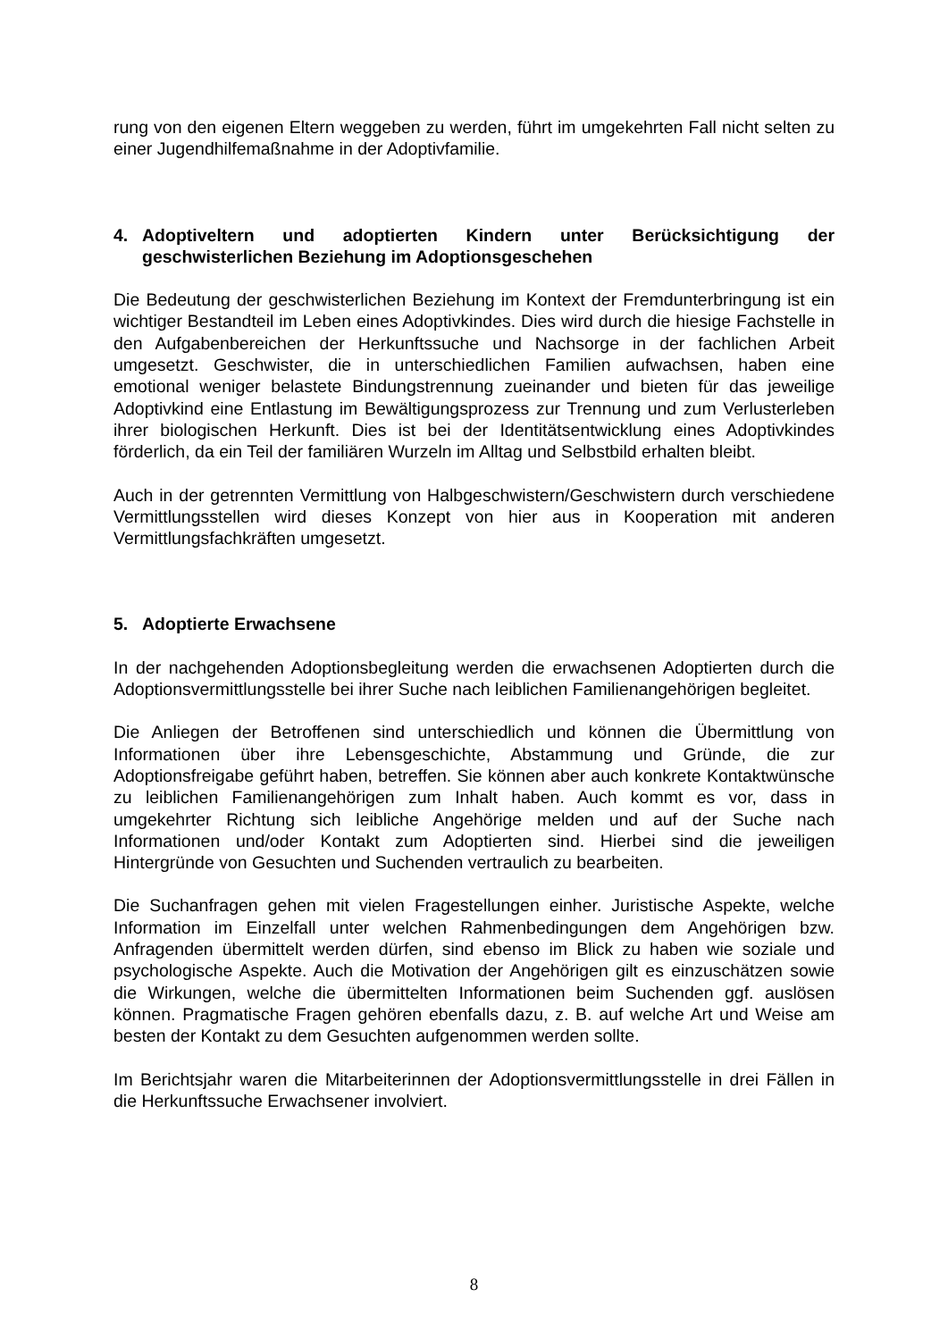rung von den eigenen Eltern weggeben zu werden, führt im umgekehrten Fall nicht selten zu einer Jugendhilfemaßnahme in der Adoptivfamilie.
4. Adoptiveltern und adoptierten Kindern unter Berücksichtigung der geschwisterlichen Beziehung im Adoptionsgeschehen
Die Bedeutung der geschwisterlichen Beziehung im Kontext der Fremdunterbringung ist ein wichtiger Bestandteil im Leben eines Adoptivkindes. Dies wird durch die hiesige Fachstelle in den Aufgabenbereichen der Herkunftssuche und Nachsorge in der fachlichen Arbeit umgesetzt. Geschwister, die in unterschiedlichen Familien aufwachsen, haben eine emotional weniger belastete Bindungstrennung zueinander und bieten für das jeweilige Adoptivkind eine Entlastung im Bewältigungsprozess zur Trennung und zum Verlusterleben ihrer biologischen Herkunft. Dies ist bei der Identitätsentwicklung eines Adoptivkindes förderlich, da ein Teil der familiären Wurzeln im Alltag und Selbstbild erhalten bleibt.
Auch in der getrennten Vermittlung von Halbgeschwistern/Geschwistern durch verschiedene Vermittlungsstellen wird dieses Konzept von hier aus in Kooperation mit anderen Vermittlungsfachkräften umgesetzt.
5. Adoptierte Erwachsene
In der nachgehenden Adoptionsbegleitung werden die erwachsenen Adoptierten durch die Adoptionsvermittlungsstelle bei ihrer Suche nach leiblichen Familienangehörigen begleitet.
Die Anliegen der Betroffenen sind unterschiedlich und können die Übermittlung von Informationen über ihre Lebensgeschichte, Abstammung und Gründe, die zur Adoptionsfreigabe geführt haben, betreffen. Sie können aber auch konkrete Kontaktwünsche zu leiblichen Familienangehörigen zum Inhalt haben. Auch kommt es vor, dass in umgekehrter Richtung sich leibliche Angehörige melden und auf der Suche nach Informationen und/oder Kontakt zum Adoptierten sind. Hierbei sind die jeweiligen Hintergründe von Gesuchten und Suchenden vertraulich zu bearbeiten.
Die Suchanfragen gehen mit vielen Fragestellungen einher. Juristische Aspekte, welche Information im Einzelfall unter welchen Rahmenbedingungen dem Angehörigen bzw. Anfragenden übermittelt werden dürfen, sind ebenso im Blick zu haben wie soziale und psychologische Aspekte. Auch die Motivation der Angehörigen gilt es einzuschätzen sowie die Wirkungen, welche die übermittelten Informationen beim Suchenden ggf. auslösen können. Pragmatische Fragen gehören ebenfalls dazu, z. B. auf welche Art und Weise am besten der Kontakt zu dem Gesuchten aufgenommen werden sollte.
Im Berichtsjahr waren die Mitarbeiterinnen der Adoptionsvermittlungsstelle in drei Fällen in die Herkunftssuche Erwachsener involviert.
8